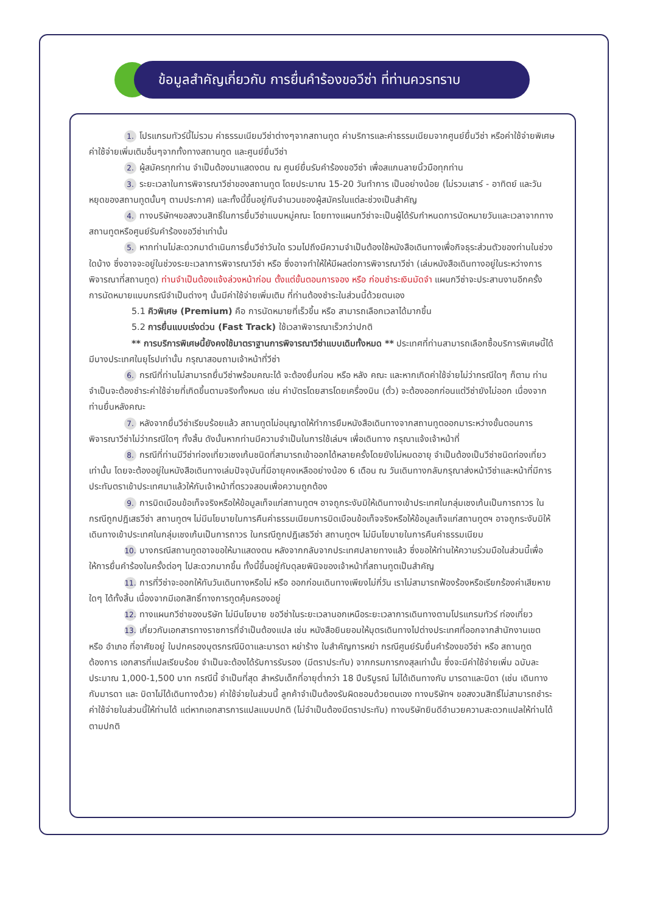ข้อมูลสำคัญเกี่ยวกับ การยื่นคำร้องขอวีซ่า ที่ท่านควรทราบ
1. โปรแกรมทัวร์นี้ไม่รวม ค่าธรรมเนียมวีซ่าต่างๆจากสถานทูต ค่าบริการและค่าธรรมเนียมจากศูนย์ยื่นวีซ่า หรือค่าใช้จ่ายพิเศษค่าใช้จ่ายเพิ่มเติมอื่นๆจากทั้งทางสถานทูต และศูนย์ยื่นวีซ่า
2. ผู้สมัครทุกท่าน จำเป็นต้องมาแสดงตน ณ ศูนย์ยื่นรับคำร้องขอวีซ่า เพื่อสแกนลายนิ้วมือทุกท่าน
3. ระยะเวลาในการพิจารณาวีซ่าของสถานทูต โดยประมาณ 15-20 วันทำการ เป็นอย่างน้อย (ไม่รวมเสาร์ - อาทิตย์ และวันหยุดของสถานทูตนั้นๆ ตามประกาศ) และทั้งนี้ขึ้นอยู่กับจำนวนของผู้สมัครในแต่ละช่วงเป็นสำคัญ
4. ทางบริษัทฯขอสงวนสิทธิ์ในการยื่นวีซ่าแบบหมู่คณะ โดยทางแผนกวีซ่าจะเป็นผู้ได้รับกำหนดการนัดหมายวันและเวลาจากทางสถานทูตหรือศูนย์รับคำร้องขอวีซ่าเท่านั้น
5. หากท่านไม่สะดวกมาดำเนินการยื่นวีซ่าวันใด รวมไปถึงมีความจำเป็นต้องใช้หนังสือเดินทางเพื่อกิจธุระส่วนตัวของท่านในช่วงใดบ้าง ซึ่งอาจจะอยู่ในช่วงระยะเวลาการพิจารณาวีซ่า หรือ ซึ่งอาจทำให้ให้มีผลต่อการพิจารณาวีซ่า (เล่มหนังสือเดินทางอยู่ในระหว่างการพิจารณาที่สถานทูต) ท่านจำเป็นต้องแจ้งล่วงหน้าก่อน ตั้งแต่ขั้นตอนการจอง หรือ ก่อนชำระเงินมัดจำ แผนกวีซ่าจะประสานงานอีกครั้ง การนัดหมายแบบกรณีจำเป็นต่างๆ นั้นมีค่าใช้จ่ายเพิ่มเติม ที่ท่านต้องชำระในส่วนนี้ด้วยตนเอง
5.1 คิวพิเศษ (Premium) คือ การนัดหมายที่เร็วขึ้น หรือ สามารถเลือกเวลาได้มากขึ้น
5.2 การยื่นแบบเร่งด่วน (Fast Track) ใช้เวลาพิจารณาเร็วกว่าปกติ
** การบริการพิเศษนี้ยังคงใช้มาตราฐานการพิจารณาวีซ่าแบบเดิมทั้งหมด ** ประเทศที่ท่านสามารถเลือกซื้อบริการพิเศษนี้ได้ มีบางประเทศในยุโรปเท่านั้น กรุณาสอบถามเจ้าหน้าที่วีซ่า
6. กรณีที่ท่านไม่สามารถยื่นวีซ่าพร้อมคณะได้ จะต้องยื่นก่อน หรือ หลัง คณะ และหากเกิดค่าใช้จ่ายไม่ว่ากรณีใดๆ ก็ตาม ท่านจำเป็นจะต้องชำระค่าใช้จ่ายที่เกิดขึ้นตามจริงทั้งหมด เช่น ค่าบัตรโดยสารโดยเครื่องบิน (ตั๋ว) จะต้องออกก่อนแต่วีซ่ายังไม่ออก เนื่องจากท่านยื่นหลังคณะ
7. หลังจากยื่นวีซ่าเรียบร้อยแล้ว สถานทูตไม่อนุญาตให้ทำการยืมหนังสือเดินทางจากสถานทูตออกมาระหว่างขั้นตอนการพิจารณาวีซ่าไม่ว่ากรณีใดๆ ทั้งสิ้น ดังนั้นหากท่านมีความจำเป็นในการใช้เล่มฯ เพื่อเดินทาง กรุณาแจ้งเจ้าหน้าที่
8. กรณีที่ท่านมีวีซ่าท่องเที่ยวเชงเก้นชนิดที่สามารถเข้าออกได้หลายครั้งโดยยังไม่หมดอายุ จำเป็นต้องเป็นวีซ่าชนิดท่องเที่ยวเท่านั้น โดยจะต้องอยู่ในหนังสือเดินทางเล่มปัจจุบันที่มีอายุคงเหลืออย่างน้อง 6 เดือน ณ วันเดินทางกลับกรุณาส่งหน้าวีซ่าและหน้าที่มีการประทับตราเข้าประเทศมาแล้วให้กับเจ้าหน้าที่ตรวจสอบเพื่อความถูกต้อง
9. การบิดเบือนข้อเท็จจริงหรือให้ข้อมูลเท็จแก่สถานทูตฯ อาจถูกระงับมิให้เดินทางเข้าประเทศในกลุ่มเชงเก้นเป็นการถาวร ในกรณีถูกปฎิเสธวีซ่า สถานทูตฯ ไม่มีนโยบายในการคืนค่าธรรมเนียมการบิดเบือนข้อเท็จจริงหรือให้ข้อมูลเท็จแก่สถานทูตฯ อาจถูกระงับมิให้เดินทางเข้าประเทศในกลุ่มเชงเก้นเป็นการถาวร ในกรณีถูกปฎิเสธวีซ่า สถานทูตฯ ไม่มีนโยบายในการคืนค่าธรรมเนียม
10. บางกรณีสถานทูตอาจขอให้มาแสดงตน หลังจากกลับจากประเทศปลายทางแล้ว ซึ่งขอให้ท่านให้ความร่วมมือในส่วนนี้เพื่อให้การยื่นคำร้องในครั้งต่อๆ ไปสะดวกมากขึ้น ทั้งนี้ขึ้นอยู่กับดุลยพินิจของเจ้าหน้าที่สถานทูตเป็นสำคัญ
11. การที่วีซ่าจะออกให้ทันวันเดินทางหรือไม่ หรือ ออกก่อนเดินทางเพียงไม่กี่วัน เราไม่สามารถฟ้องร้องหรือเรียกร้องค่าเสียหายใดๆ ได้ทั้งสิ้น เนื่องจากมีเอกสิทธิ์ทางการทูตคุ้มครองอยู่
12. ทางแผนกวีซ่าของบริษัท ไม่มีนโยบาย ขอวีซ่าในระยะเวลานอกเหนือระยะเวลาการเดินทางตามโปรแกรมทัวร์ ท่องเที่ยว
13. เกี่ยวกับเอกสารทางราชการที่จำเป็นต้องแปล เช่น หนังสือยินยอมให้บุตรเดินทางไปต่างประเทศที่ออกจากสำนักงานเขต หรือ อำเภอ ที่อาศัยอยู่ ใบปกครองบุตรกรณีบิดาและมารดา หย่าร้าง ใบสำคัญการหย่า กรณีศูนย์รับยื่นคำร้องขอวีซ่า หรือ สถานทูตต้องการ เอกสารที่แปลเรียบร้อย จำเป็นจะต้องได้รับการรับรอง (มีตราประทับ) จากกรมการกงสุลเท่านั้น ซึ่งจะมีค่าใช้จ่ายเพิ่ม ฉบับละ ประมาณ 1,000-1,500 บาท กรณีนี้ จำเป็นที่สุด สำหรับเด็กที่อายุต่ำกว่า 18 ปีบริบูรณ์ ไม่ได้เดินทางกับ มารดาและบิดา (เช่น เดินทางกับมารดา และ บิดาไม่ได้เดินทางด้วย) ค่าใช้จ่ายในส่วนนี้ ลูกค้าจำเป็นต้องรับผิดชอบด้วยตนเอง ทางบริษัทฯ ขอสงวนสิทธิ์ไม่สามารถชำระค่าใช้จ่ายในส่วนนี้ให้ท่านได้ แต่หากเอกสารการแปลแบบปกติ (ไม่จำเป็นต้องมีตราประทับ) ทางบริษัทยินดีอำนวยความสะดวกแปลให้ท่านได้ตามปกติ